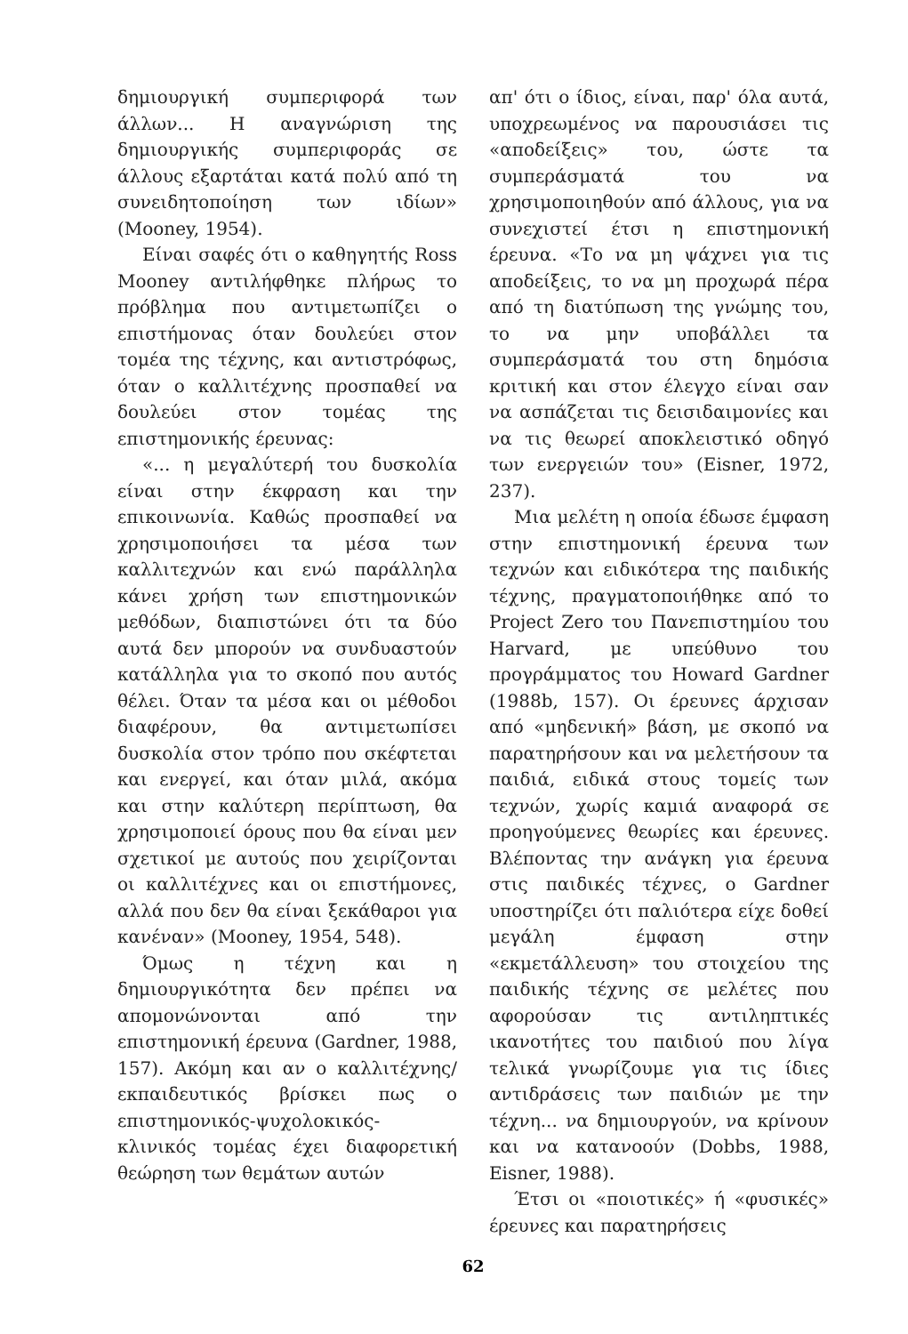δημιουργική συμπεριφορά των άλλων... Η αναγνώριση της δημιουργικής συμπεριφοράς σε άλλους εξαρτάται κατά πολύ από τη συνειδητοποίηση των ιδίων» (Mooney, 1954).
Είναι σαφές ότι ο καθηγητής Ross Mooney αντιλήφθηκε πλήρως το πρόβλημα που αντιμετωπίζει ο επιστήμονας όταν δουλεύει στον τομέα της τέχνης, και αντιστρόφως, όταν ο καλλιτέχνης προσπαθεί να δουλεύει στον τομέας της επιστημονικής έρευνας:
«... η μεγαλύτερή του δυσκολία είναι στην έκφραση και την επικοινωνία. Καθώς προσπαθεί να χρησιμοποιήσει τα μέσα των καλλιτεχνών και ενώ παράλληλα κάνει χρήση των επιστημονικών μεθόδων, διαπιστώνει ότι τα δύο αυτά δεν μπορούν να συνδυαστούν κατάλληλα για το σκοπό που αυτός θέλει. Όταν τα μέσα και οι μέθοδοι διαφέρουν, θα αντιμετωπίσει δυσκολία στον τρόπο που σκέφτεται και ενεργεί, και όταν μιλά, ακόμα και στην καλύτερη περίπτωση, θα χρησιμοποιεί όρους που θα είναι μεν σχετικοί με αυτούς που χειρίζονται οι καλλιτέχνες και οι επιστήμονες, αλλά που δεν θα είναι ξεκάθαροι για κανέναν» (Mooney, 1954, 548).
Όμως η τέχνη και η δημιουργικότητα δεν πρέπει να απομονώνονται από την επιστημονική έρευνα (Gardner, 1988, 157). Ακόμη και αν ο καλλιτέχνης/εκπαιδευτικός βρίσκει πως ο επιστημονικός-ψυχολοκικός-κλινικός τομέας έχει διαφορετική θεώρηση των θεμάτων αυτών
απ' ότι ο ίδιος, είναι, παρ' όλα αυτά, υποχρεωμένος να παρουσιάσει τις «αποδείξεις» του, ώστε τα συμπεράσματά του να χρησιμοποιηθούν από άλλους, για να συνεχιστεί έτσι η επιστημονική έρευνα. «Το να μη ψάχνει για τις αποδείξεις, το να μη προχωρά πέρα από τη διατύπωση της γνώμης του, το να μην υποβάλλει τα συμπεράσματά του στη δημόσια κριτική και στον έλεγχο είναι σαν να ασπάζεται τις δεισιδαιμονίες και να τις θεωρεί αποκλειστικό οδηγό των ενεργειών του» (Eisner, 1972, 237).
Μια μελέτη η οποία έδωσε έμφαση στην επιστημονική έρευνα των τεχνών και ειδικότερα της παιδικής τέχνης, πραγματοποιήθηκε από το Project Zero του Πανεπιστημίου του Harvard, με υπεύθυνο του προγράμματος του Howard Gardner (1988b, 157). Οι έρευνες άρχισαν από «μηδενική» βάση, με σκοπό να παρατηρήσουν και να μελετήσουν τα παιδιά, ειδικά στους τομείς των τεχνών, χωρίς καμιά αναφορά σε προηγούμενες θεωρίες και έρευνες. Βλέποντας την ανάγκη για έρευνα στις παιδικές τέχνες, ο Gardner υποστηρίζει ότι παλιότερα είχε δοθεί μεγάλη έμφαση στην «εκμετάλλευση» του στοιχείου της παιδικής τέχνης σε μελέτες που αφορούσαν τις αντιληπτικές ικανοτήτες του παιδιού που λίγα τελικά γνωρίζουμε για τις ίδιες αντιδράσεις των παιδιών με την τέχνη... να δημιουργούν, να κρίνουν και να κατανοούν (Dobbs, 1988, Eisner, 1988).
Έτσι οι «ποιοτικές» ή «φυσικές» έρευνες και παρατηρήσεις
62